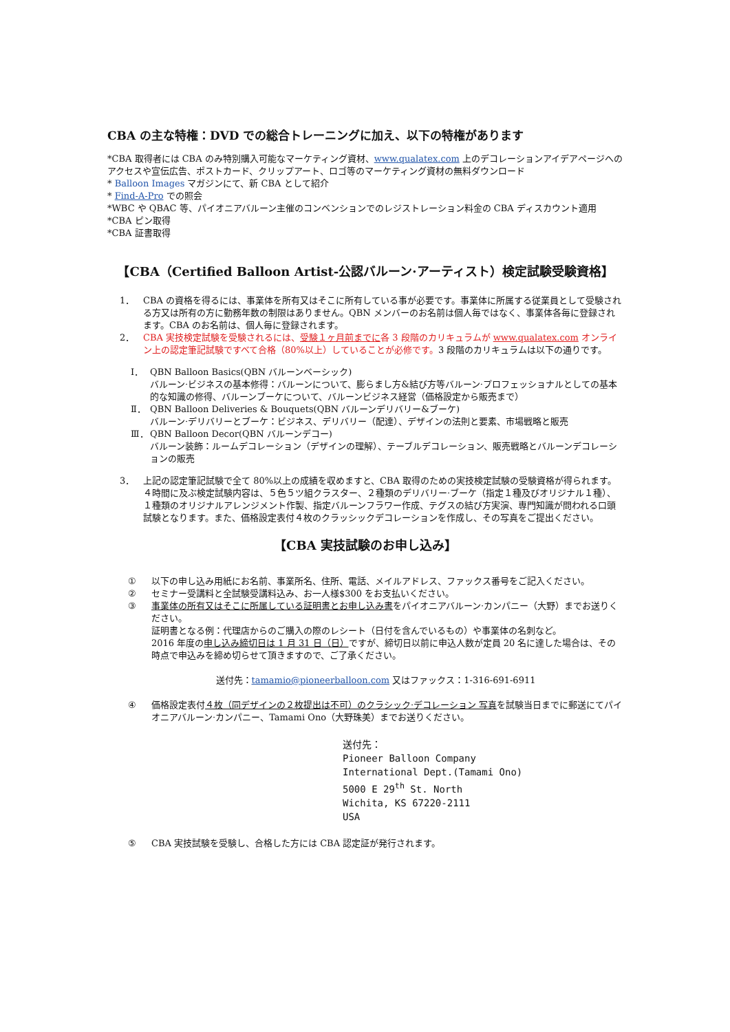CBA の主な特権：DVD での総合トレーニングに加え、以下の特権があります
*CBA 取得者には CBA のみ特別購入可能なマーケティング資材、www.qualatex.com 上のデコレーションアイデアページへのアクセスや宣伝広告、ポストカード、クリップアート、ロゴ等のマーケティング資材の無料ダウンロード
* Balloon Images マガジンにて、新 CBA として紹介
* Find-A-Pro での照会
*WBC や QBAC 等、パイオニアバルーン主催のコンベンションでのレジストレーション料金の CBA ディスカウント適用
*CBA ピン取得
*CBA 証書取得
【CBA（Certified Balloon Artist-公認バルーン·アーティスト）検定試験受験資格】
1． CBA の資格を得るには、事業体を所有又はそこに所有している事が必要です。事業体に所属する従業員として受験される方又は所有の方に勤務年数の制限はありません。QBN メンバーのお名前は個人毎ではなく、事業体各毎に登録されます。CBA のお名前は、個人毎に登録されます。
2． CBA 実技検定試験を受験されるには、受験１ヶ月前までに各 3 段階のカリキュラムが www.qualatex.com オンライン上の認定筆記試験ですべて合格（80%以上）していることが必修です。3 段階のカリキュラムは以下の通りです。
Ⅰ． QBN Balloon Basics(QBN バルーンベーシック)
バルーン·ビジネスの基本修得：バルーンについて、膨らまし方&結び方等バルーン·プロフェッショナルとしての基本的な知識の修得、バルーンブーケについて、バルーンビジネス経営（価格設定から販売まで）
Ⅱ． QBN Balloon Deliveries & Bouquets(QBN バルーンデリバリー&ブーケ)
バルーン·デリバリーとブーケ：ビジネス、デリバリー（配達）、デザインの法則と要素、市場戦略と販売
Ⅲ． QBN Balloon Decor(QBN バルーンデコー)
バルーン装飾：ルームデコレーション（デザインの理解）、テーブルデコレーション、販売戦略とバルーンデコレーションの販売
3． 上記の認定筆記試験で全て 80%以上の成績を収めますと、CBA 取得のための実技検定試験の受験資格が得られます。４時間に及ぶ検定試験内容は、５色５ツ組クラスター、２種類のデリバリー·ブーケ（指定１種及びオリジナル１種）、１種類のオリジナルアレンジメント作製、指定バルーンフラワー作成、テグスの結び方実演、専門知識が問われる口頭試験となります。また、価格設定表付４枚のクラッシックデコレーションを作成し、その写真をご提出ください。
【CBA 実技試験のお申し込み】
① 以下の申し込み用紙にお名前、事業所名、住所、電話、メイルアドレス、ファックス番号をご記入ください。
② セミナー受講料と全試験受講料込み、お一人様$300 をお支払いください。
③ 事業体の所有又はそこに所属している証明書とお申し込み書をパイオニアバルーン·カンパニー（大野）までお送りください。
証明書となる例：代理店からのご購入の際のレシート（日付を含んでいるもの）や事業体の名刺など。
2016 年度の申し込み締切日は 1 月 31 日（日）ですが、締切日以前に申込人数が定員 20 名に達した場合は、その時点で申込みを締め切らせて頂きますので、ご了承ください。
送付先：tamamio@pioneerballoon.com 又はファックス：1-316-691-6911
④ 価格設定表付４枚（同デザインの２枚提出は不可）のクラシック·デコレーション 写真を試験当日までに郵送にてパイオニアバルーン·カンパニー、Tamami Ono（大野珠美）までお送りください。
送付先：
Pioneer Balloon Company
International Dept.(Tamami Ono)
5000 E 29<sup>th</sup> St. North
Wichita, KS 67220-2111
USA
⑤ CBA 実技試験を受験し、合格した方には CBA 認定証が発行されます。